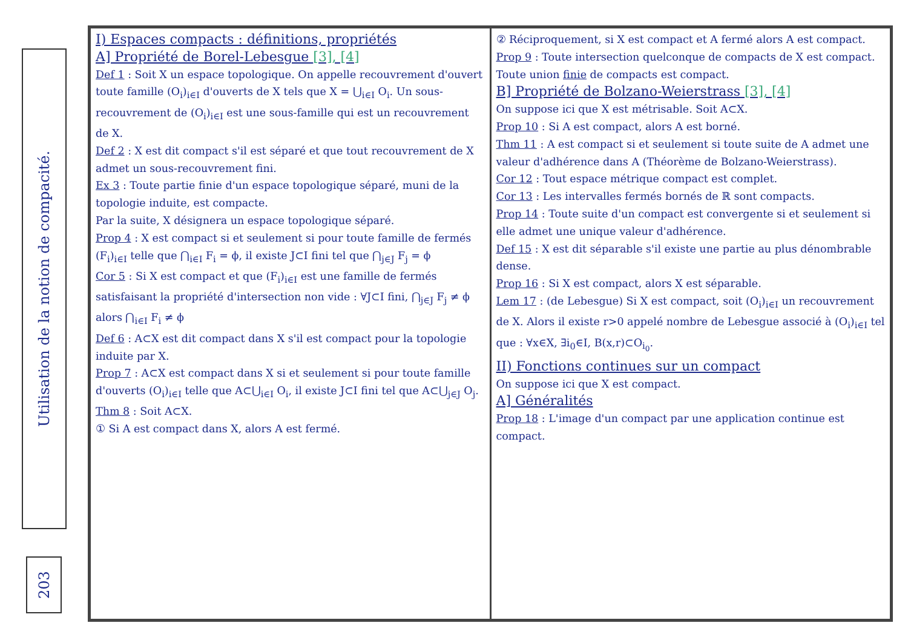Utilisation de la notion de compacité.
203
I) Espaces compacts : définitions, propriétés
A] Propriété de Borel-Lebesgue [3], [4]
Def 1 : Soit X un espace topologique. On appelle recouvrement d'ouvert toute famille (O<sub>i</sub>)<sub>i∈I</sub> d'ouverts de X tels que X = ⋃<sub>i∈I</sub> O<sub>i</sub>. Un sous-recouvrement de (O<sub>i</sub>)<sub>i∈I</sub> est une sous-famille qui est un recouvrement de X.
Def 2 : X est dit compact s'il est séparé et que tout recouvrement de X admet un sous-recouvrement fini.
Ex 3 : Toute partie finie d'un espace topologique séparé, muni de la topologie induite, est compacte.
Par la suite, X désignera un espace topologique séparé.
Prop 4 : X est compact si et seulement si pour toute famille de fermés (F<sub>i</sub>)<sub>i∈I</sub> telle que ⋂<sub>i∈I</sub> F<sub>i</sub> = ϕ, il existe J⊂I fini tel que ⋂<sub>j∈J</sub> F<sub>j</sub> = ϕ
Cor 5 : Si X est compact et que (F<sub>i</sub>)<sub>i∈I</sub> est une famille de fermés satisfaisant la propriété d'intersection non vide : ∀J⊂I fini, ⋂<sub>j∈J</sub> F<sub>j</sub> ≠ ϕ alors ⋂<sub>i∈I</sub> F<sub>i</sub> ≠ ϕ
Def 6 : A⊂X est dit compact dans X s'il est compact pour la topologie induite par X.
Prop 7 : A⊂X est compact dans X si et seulement si pour toute famille d'ouverts (O<sub>i</sub>)<sub>i∈I</sub> telle que A⊂⋃<sub>i∈I</sub> O<sub>i</sub>, il existe J⊂I fini tel que A⊂⋃<sub>j∈J</sub> O<sub>j</sub>.
Thm 8 : Soit A⊂X.
① Si A est compact dans X, alors A est fermé.
② Réciproquement, si X est compact et A fermé alors A est compact.
Prop 9 : Toute intersection quelconque de compacts de X est compact. Toute union finie de compacts est compact.
B] Propriété de Bolzano-Weierstrass [3], [4]
On suppose ici que X est métrisable. Soit A⊂X.
Prop 10 : Si A est compact, alors A est borné.
Thm 11 : A est compact si et seulement si toute suite de A admet une valeur d'adhérence dans A (Théorème de Bolzano-Weierstrass).
Cor 12 : Tout espace métrique compact est complet.
Cor 13 : Les intervalles fermés bornés de ℝ sont compacts.
Prop 14 : Toute suite d'un compact est convergente si et seulement si elle admet une unique valeur d'adhérence.
Def 15 : X est dit séparable s'il existe une partie au plus dénombrable dense.
Prop 16 : Si X est compact, alors X est séparable.
Lem 17 : (de Lebesgue) Si X est compact, soit (O<sub>i</sub>)<sub>i∈I</sub> un recouvrement de X. Alors il existe r>0 appelé nombre de Lebesgue associé à (O<sub>i</sub>)<sub>i∈I</sub> tel que : ∀x∈X, ∃i<sub>0</sub>∈I, B(x,r)⊂O<sub>i<sub>0</sub></sub>.
II) Fonctions continues sur un compact
On suppose ici que X est compact.
A] Généralités
Prop 18 : L'image d'un compact par une application continue est compact.